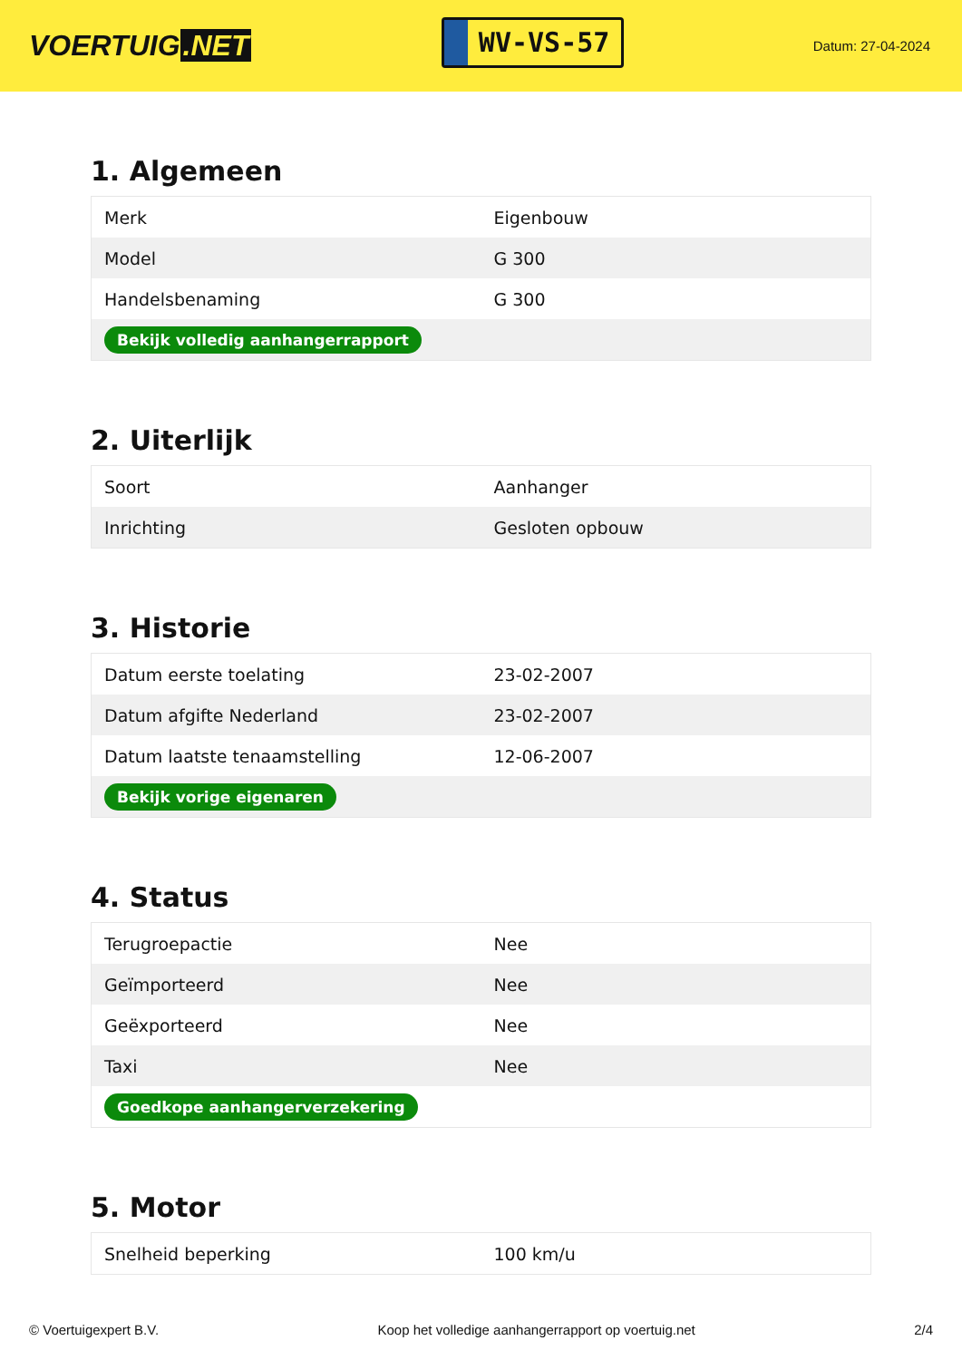VOERTUIG.NET
WV-VS-57
Datum: 27-04-2024
1. Algemeen
| Merk | Eigenbouw |
| Model | G 300 |
| Handelsbenaming | G 300 |
| Bekijk volledig aanhangerrapport | |
2. Uiterlijk
| Soort | Aanhanger |
| Inrichting | Gesloten opbouw |
3. Historie
| Datum eerste toelating | 23-02-2007 |
| Datum afgifte Nederland | 23-02-2007 |
| Datum laatste tenaamstelling | 12-06-2007 |
| Bekijk vorige eigenaren | |
4. Status
| Terugroepactie | Nee |
| Geïmporteerd | Nee |
| Geëxporteerd | Nee |
| Taxi | Nee |
| Goedkope aanhangerverzekering | |
5. Motor
| Snelheid beperking | 100 km/u |
© Voertuigexpert B.V. Koop het volledige aanhangerrapport op voertuig.net 2/4